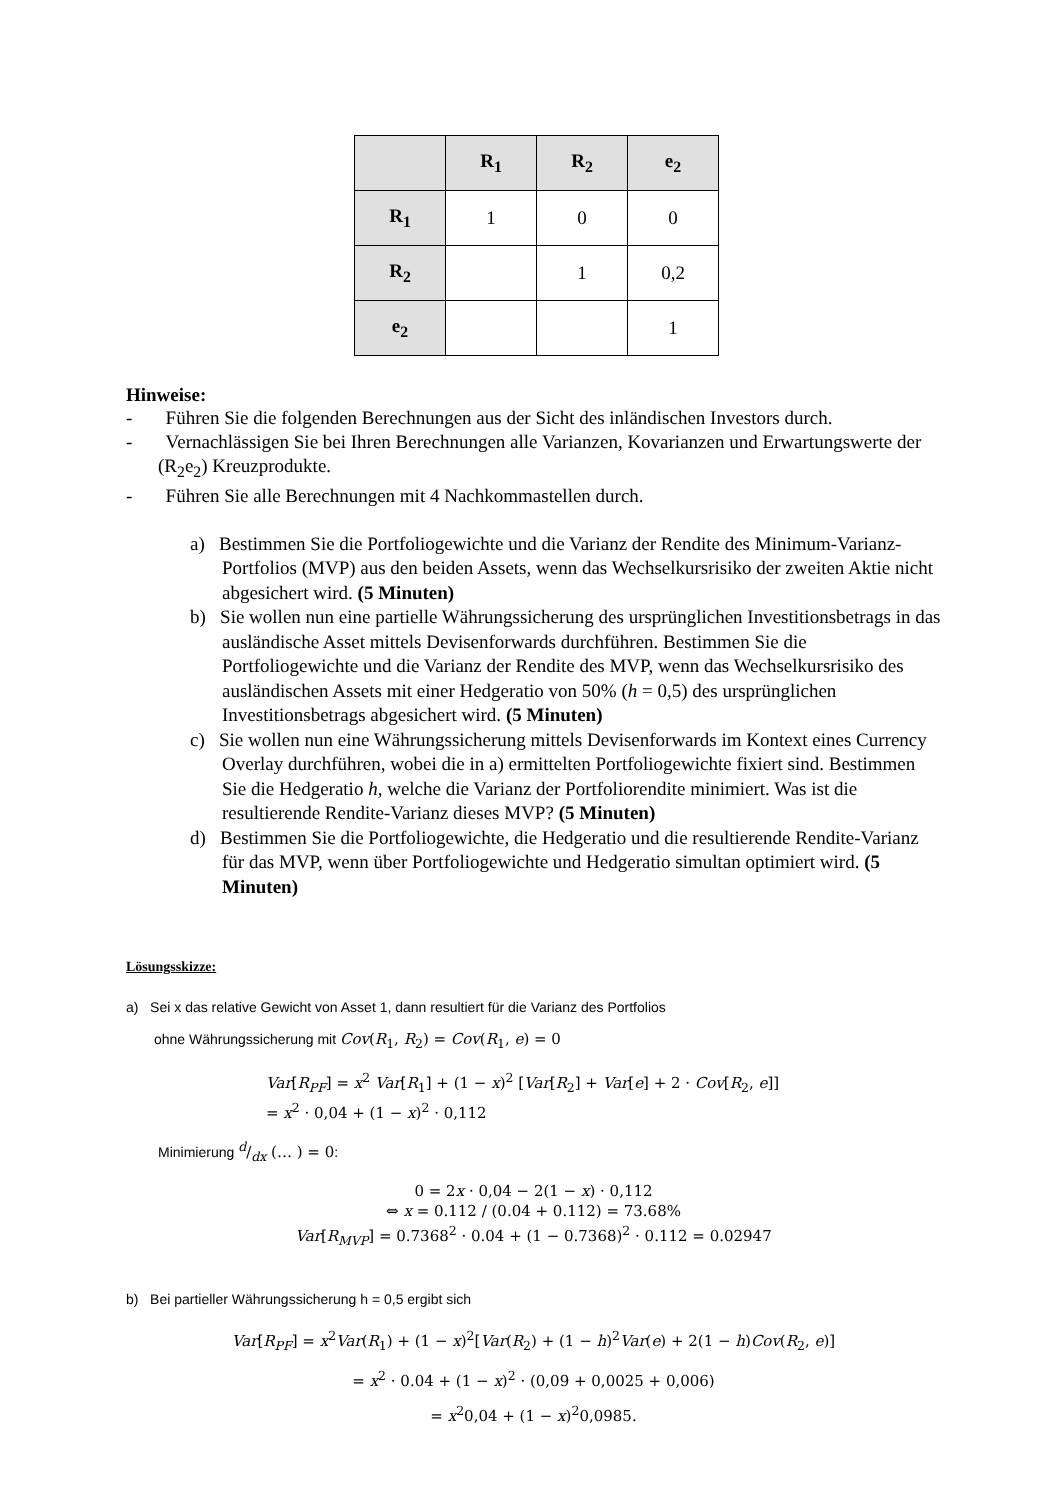| | R<sub>1</sub> | R<sub>2</sub> | e<sub>2</sub> |
| R<sub>1</sub> | 1 | 0 | 0 |
| R<sub>2</sub> | | 1 | 0,2 |
| e<sub>2</sub> | | | 1 |
Hinweise:
- Führen Sie die folgenden Berechnungen aus der Sicht des inländischen Investors durch.
- Vernachlässigen Sie bei Ihren Berechnungen alle Varianzen, Kovarianzen und Erwartungswerte der (R<sub>2</sub>e<sub>2</sub>) Kreuzprodukte.
- Führen Sie alle Berechnungen mit 4 Nachkommastellen durch.
a) Bestimmen Sie die Portfoliogewichte und die Varianz der Rendite des Minimum-Varianz-Portfolios (MVP) aus den beiden Assets, wenn das Wechselkursrisiko der zweiten Aktie nicht abgesichert wird. (5 Minuten)
b) Sie wollen nun eine partielle Währungssicherung des ursprünglichen Investitionsbetrags in das ausländische Asset mittels Devisenforwards durchführen. Bestimmen Sie die Portfoliogewichte und die Varianz der Rendite des MVP, wenn das Wechselkursrisiko des ausländischen Assets mit einer Hedgeratio von 50% (h = 0,5) des ursprünglichen Investitionsbetrags abgesichert wird. (5 Minuten)
c) Sie wollen nun eine Währungssicherung mittels Devisenforwards im Kontext eines Currency Overlay durchführen, wobei die in a) ermittelten Portfoliogewichte fixiert sind. Bestimmen Sie die Hedgeratio h, welche die Varianz der Portfoliorendite minimiert. Was ist die resultierende Rendite-Varianz dieses MVP? (5 Minuten)
d) Bestimmen Sie die Portfoliogewichte, die Hedgeratio und die resultierende Rendite-Varianz für das MVP, wenn über Portfoliogewichte und Hedgeratio simultan optimiert wird. (5 Minuten)
Lösungsskizze:
a) Sei x das relative Gewicht von Asset 1, dann resultiert für die Varianz des Portfolios
ohne Währungssicherung mit Cov(R<sub>1</sub>, R<sub>2</sub>) = Cov(R<sub>1</sub>, e) = 0
Var[R<sub>PF</sub>] = x<sup>2</sup> Var[R<sub>1</sub>] + (1 − x)<sup>2</sup> [Var[R<sub>2</sub>] + Var[e] + 2 · Cov[R<sub>2</sub>, e]]
= x<sup>2</sup> · 0,04 + (1 − x)<sup>2</sup> · 0,112
Minimierung d/dx (… ) = 0:
0 = 2x · 0,04 − 2(1 − x) · 0,112
⇔ x = 0.112 / (0.04 + 0.112) = 73.68%
Var[R<sub>MVP</sub>] = 0.7368<sup>2</sup> · 0.04 + (1 − 0.7368)<sup>2</sup> · 0.112 = 0.02947
b) Bei partieller Währungssicherung h = 0,5 ergibt sich
Var[R<sub>PF</sub>] = x<sup>2</sup>Var(R<sub>1</sub>) + (1 − x)<sup>2</sup>[Var(R<sub>2</sub>) + (1 − h)<sup>2</sup>Var(e) + 2(1 − h)Cov(R<sub>2</sub>, e)]
= x<sup>2</sup> · 0.04 + (1 − x)<sup>2</sup> · (0,09 + 0,0025 + 0,006)
= x<sup>2</sup>0,04 + (1 − x)<sup>2</sup>0,0985.